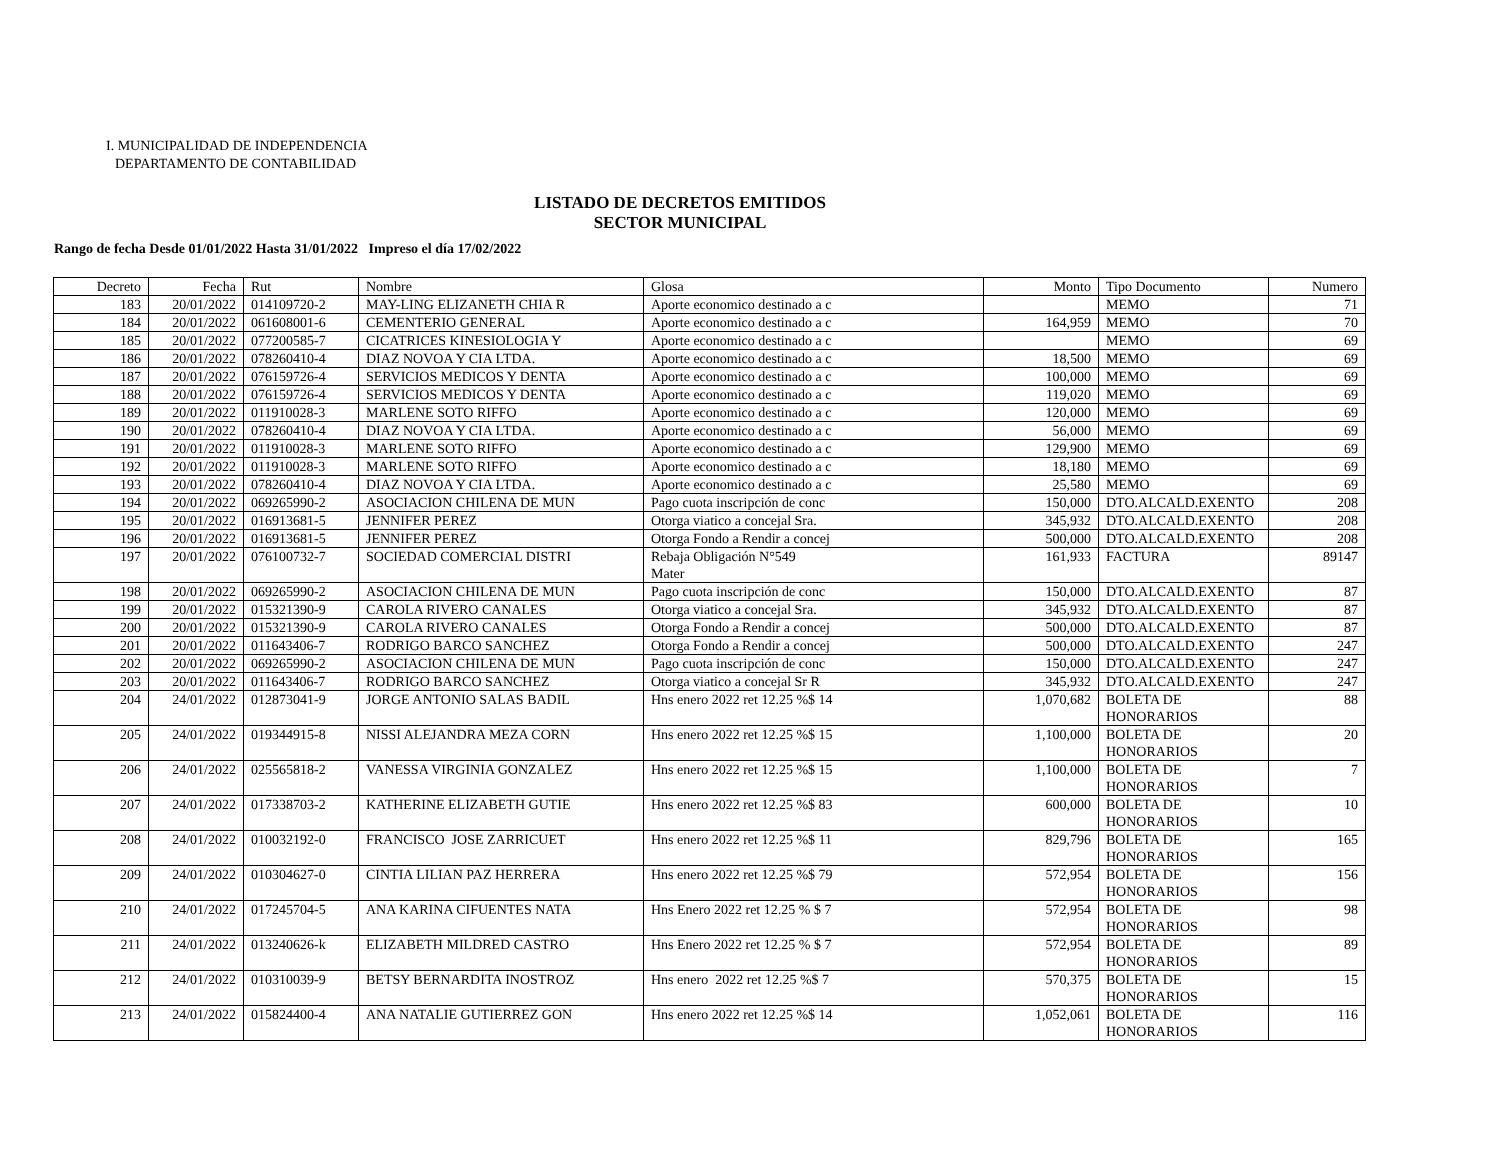I. MUNICIPALIDAD DE INDEPENDENCIA
DEPARTAMENTO DE CONTABILIDAD
LISTADO DE DECRETOS EMITIDOS
SECTOR MUNICIPAL
Rango de fecha Desde 01/01/2022 Hasta 31/01/2022 Impreso el día 17/02/2022
| Decreto | Fecha | Rut | Nombre | Glosa | Monto | Tipo Documento | Numero |
| --- | --- | --- | --- | --- | --- | --- | --- |
| 183 | 20/01/2022 | 014109720-2 | MAY-LING ELIZANETH CHIA R | Aporte economico destinado a c | | MEMO | 71 |
| 184 | 20/01/2022 | 061608001-6 | CEMENTERIO GENERAL | Aporte economico destinado a c | 164,959 | MEMO | 70 |
| 185 | 20/01/2022 | 077200585-7 | CICATRICES KINESIOLOGIA Y | Aporte economico destinado a c | | MEMO | 69 |
| 186 | 20/01/2022 | 078260410-4 | DIAZ NOVOA Y CIA LTDA. | Aporte economico destinado a c | 18,500 | MEMO | 69 |
| 187 | 20/01/2022 | 076159726-4 | SERVICIOS MEDICOS Y DENTA | Aporte economico destinado a c | 100,000 | MEMO | 69 |
| 188 | 20/01/2022 | 076159726-4 | SERVICIOS MEDICOS Y DENTA | Aporte economico destinado a c | 119,020 | MEMO | 69 |
| 189 | 20/01/2022 | 011910028-3 | MARLENE SOTO RIFFO | Aporte economico destinado a c | 120,000 | MEMO | 69 |
| 190 | 20/01/2022 | 078260410-4 | DIAZ NOVOA Y CIA LTDA. | Aporte economico destinado a c | 56,000 | MEMO | 69 |
| 191 | 20/01/2022 | 011910028-3 | MARLENE SOTO RIFFO | Aporte economico destinado a c | 129,900 | MEMO | 69 |
| 192 | 20/01/2022 | 011910028-3 | MARLENE SOTO RIFFO | Aporte economico destinado a c | 18,180 | MEMO | 69 |
| 193 | 20/01/2022 | 078260410-4 | DIAZ NOVOA Y CIA LTDA. | Aporte economico destinado a c | 25,580 | MEMO | 69 |
| 194 | 20/01/2022 | 069265990-2 | ASOCIACION CHILENA DE MUN | Pago cuota inscripción de conc | 150,000 | DTO.ALCALD.EXENTO | 208 |
| 195 | 20/01/2022 | 016913681-5 | JENNIFER PEREZ | Otorga viatico a concejal Sra. | 345,932 | DTO.ALCALD.EXENTO | 208 |
| 196 | 20/01/2022 | 016913681-5 | JENNIFER PEREZ | Otorga Fondo a Rendir a concej | 500,000 | DTO.ALCALD.EXENTO | 208 |
| 197 | 20/01/2022 | 076100732-7 | SOCIEDAD COMERCIAL DISTRI | Rebaja Obligación N°549 Mater | 161,933 | FACTURA | 89147 |
| 198 | 20/01/2022 | 069265990-2 | ASOCIACION CHILENA DE MUN | Pago cuota inscripción de conc | 150,000 | DTO.ALCALD.EXENTO | 87 |
| 199 | 20/01/2022 | 015321390-9 | CAROLA RIVERO CANALES | Otorga viatico a concejal Sra. | 345,932 | DTO.ALCALD.EXENTO | 87 |
| 200 | 20/01/2022 | 015321390-9 | CAROLA RIVERO CANALES | Otorga Fondo a Rendir a concej | 500,000 | DTO.ALCALD.EXENTO | 87 |
| 201 | 20/01/2022 | 011643406-7 | RODRIGO BARCO SANCHEZ | Otorga Fondo a Rendir a concej | 500,000 | DTO.ALCALD.EXENTO | 247 |
| 202 | 20/01/2022 | 069265990-2 | ASOCIACION CHILENA DE MUN | Pago cuota inscripción de conc | 150,000 | DTO.ALCALD.EXENTO | 247 |
| 203 | 20/01/2022 | 011643406-7 | RODRIGO BARCO SANCHEZ | Otorga viatico a concejal Sr R | 345,932 | DTO.ALCALD.EXENTO | 247 |
| 204 | 24/01/2022 | 012873041-9 | JORGE ANTONIO SALAS BADIL | Hns enero 2022 ret 12.25 %$ 14 | 1,070,682 | BOLETA DE HONORARIOS | 88 |
| 205 | 24/01/2022 | 019344915-8 | NISSI ALEJANDRA MEZA CORN | Hns enero 2022 ret 12.25 %$ 15 | 1,100,000 | BOLETA DE HONORARIOS | 20 |
| 206 | 24/01/2022 | 025565818-2 | VANESSA VIRGINIA GONZALEZ | Hns enero 2022 ret 12.25 %$ 15 | 1,100,000 | BOLETA DE HONORARIOS | 7 |
| 207 | 24/01/2022 | 017338703-2 | KATHERINE ELIZABETH GUTIE | Hns enero 2022 ret 12.25 %$ 83 | 600,000 | BOLETA DE HONORARIOS | 10 |
| 208 | 24/01/2022 | 010032192-0 | FRANCISCO JOSE ZARRICUET | Hns enero 2022 ret 12.25 %$ 11 | 829,796 | BOLETA DE HONORARIOS | 165 |
| 209 | 24/01/2022 | 010304627-0 | CINTIA LILIAN PAZ HERRERA | Hns enero 2022 ret 12.25 %$ 79 | 572,954 | BOLETA DE HONORARIOS | 156 |
| 210 | 24/01/2022 | 017245704-5 | ANA KARINA CIFUENTES NATA | Hns Enero 2022 ret 12.25 % $ 7 | 572,954 | BOLETA DE HONORARIOS | 98 |
| 211 | 24/01/2022 | 013240626-k | ELIZABETH MILDRED CASTRO | Hns Enero 2022 ret 12.25 % $ 7 | 572,954 | BOLETA DE HONORARIOS | 89 |
| 212 | 24/01/2022 | 010310039-9 | BETSY BERNARDITA INOSTROZ | Hns enero 2022 ret 12.25 %$ 7 | 570,375 | BOLETA DE HONORARIOS | 15 |
| 213 | 24/01/2022 | 015824400-4 | ANA NATALIE GUTIERREZ GON | Hns enero 2022 ret 12.25 %$ 14 | 1,052,061 | BOLETA DE HONORARIOS | 116 |